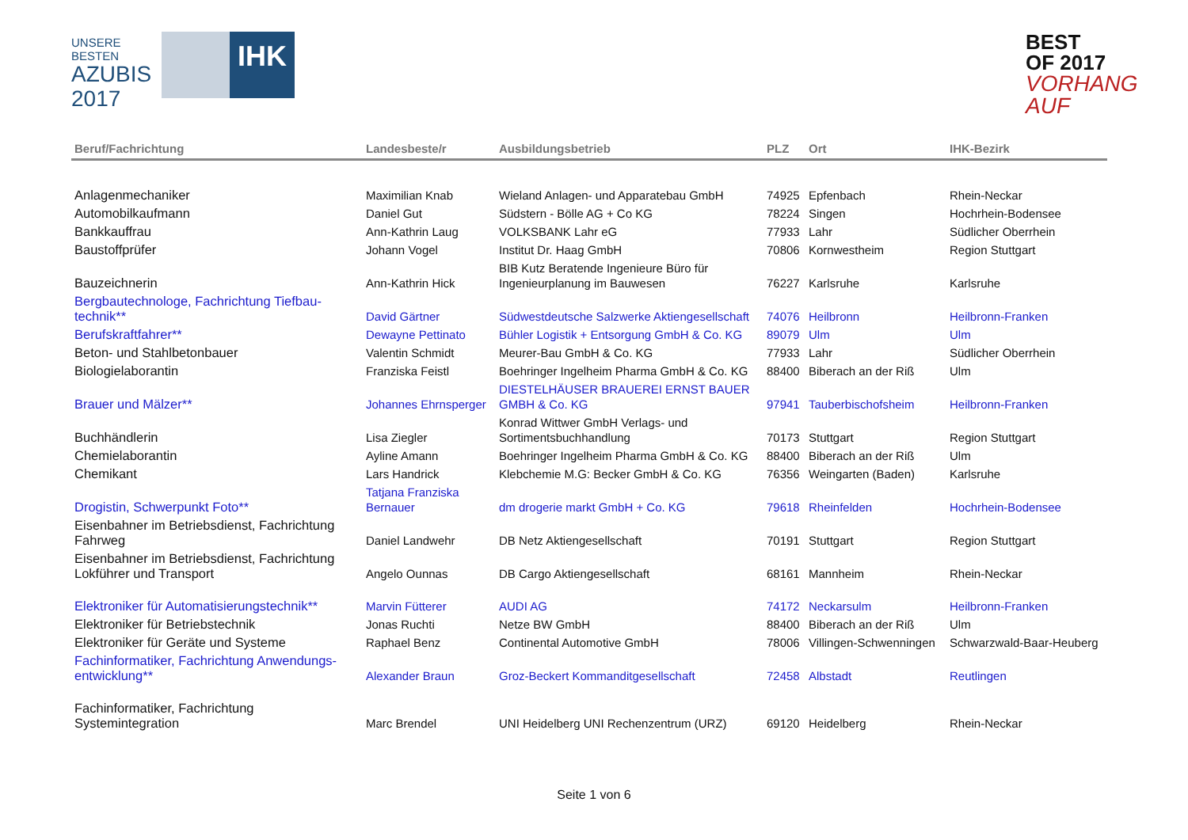UNSERE BESTEN
AZUBIS
2017
IHK
BEST OF 2017
VORHANG AUF
| Beruf/Fachrichtung | Landesbeste/r | Ausbildungsbetrieb | PLZ | Ort | IHK-Bezirk |
| --- | --- | --- | --- | --- | --- |
| Anlagenmechaniker | Maximilian Knab | Wieland Anlagen- und Apparatebau GmbH | 74925 | Epfenbach | Rhein-Neckar |
| Automobilkaufmann | Daniel Gut | Südstern - Bölle AG + Co KG | 78224 | Singen | Hochrhein-Bodensee |
| Bankkauffrau | Ann-Kathrin Laug | VOLKSBANK Lahr eG | 77933 | Lahr | Südlicher Oberrhein |
| Baustoffprüfer | Johann Vogel | Institut Dr. Haag GmbH | 70806 | Kornwestheim | Region Stuttgart |
| Bauzeichnerin | Ann-Kathrin Hick | BIB Kutz Beratende Ingenieure Büro für Ingenieurplanung im Bauwesen | 76227 | Karlsruhe | Karlsruhe |
| Bergbautechnologe, Fachrichtung Tiefbau-technik** | David Gärtner | Südwestdeutsche Salzwerke Aktiengesellschaft | 74076 | Heilbronn | Heilbronn-Franken |
| Berufskraftfahrer** | Dewayne Pettinato | Bühler Logistik + Entsorgung GmbH & Co. KG | 89079 | Ulm | Ulm |
| Beton- und Stahlbetonbauer | Valentin Schmidt | Meurer-Bau GmbH & Co. KG | 77933 | Lahr | Südlicher Oberrhein |
| Biologielaborantin | Franziska Feistl | Boehringer Ingelheim Pharma GmbH & Co. KG | 88400 | Biberach an der Riß | Ulm |
| Brauer und Mälzer** | Johannes Ehrnsperger | DIESTELHÄUSER BRAUEREI ERNST BAUER GMBH & Co. KG | 97941 | Tauberbischofsheim | Heilbronn-Franken |
| Buchhändlerin | Lisa Ziegler | Konrad Wittwer GmbH Verlags- und Sortimentsbuchhandlung | 70173 | Stuttgart | Region Stuttgart |
| Chemielaborantin | Ayline Amann | Boehringer Ingelheim Pharma GmbH & Co. KG | 88400 | Biberach an der Riß | Ulm |
| Chemikant | Lars Handrick | Klebchemie M.G: Becker GmbH & Co. KG | 76356 | Weingarten (Baden) | Karlsruhe |
| Drogistin, Schwerpunkt Foto** | Tatjana Franziska Bernauer | dm drogerie markt GmbH + Co. KG | 79618 | Rheinfelden | Hochrhein-Bodensee |
| Eisenbahner im Betriebsdienst, Fachrichtung Fahrweg | Daniel Landwehr | DB Netz Aktiengesellschaft | 70191 | Stuttgart | Region Stuttgart |
| Eisenbahner im Betriebsdienst, Fachrichtung Lokführer und Transport | Angelo Ounnas | DB Cargo Aktiengesellschaft | 68161 | Mannheim | Rhein-Neckar |
| Elektroniker für Automatisierungstechnik** | Marvin Fütterer | AUDI AG | 74172 | Neckarsulm | Heilbronn-Franken |
| Elektroniker für Betriebstechnik | Jonas Ruchti | Netze BW GmbH | 88400 | Biberach an der Riß | Ulm |
| Elektroniker für Geräte und Systeme | Raphael Benz | Continental Automotive GmbH | 78006 | Villingen-Schwenningen | Schwarzwald-Baar-Heuberg |
| Fachinformatiker, Fachrichtung Anwendungs-entwicklung** | Alexander Braun | Groz-Beckert Kommanditgesellschaft | 72458 | Albstadt | Reutlingen |
| Fachinformatiker, Fachrichtung Systemintegration | Marc Brendel | UNI Heidelberg UNI Rechenzentrum (URZ) | 69120 | Heidelberg | Rhein-Neckar |
Seite 1 von 6